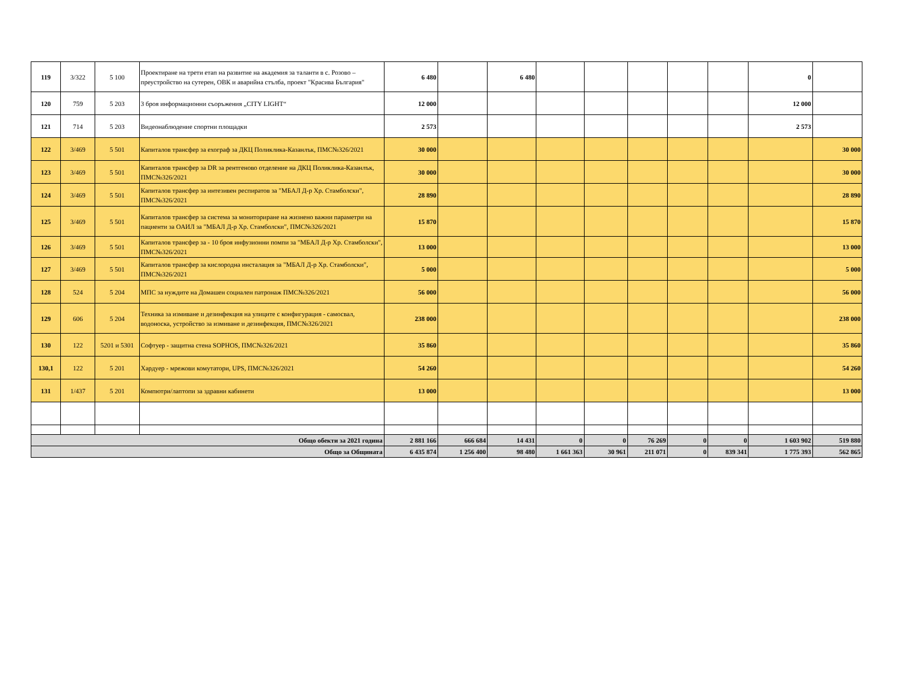| 119 | 3/322 | 5 100 | Проектиране на трети етап на развитие на академия за таланти в с. Розово – преустройство на сутерен, ОВК и аварийна стълба, проект "Красива България" | 6 480 | | 6 480 | | | | | | 0 | |
| 120 | 759 | 5 203 | 3 броя информационни съоръжения „CITY LIGHT“ | 12 000 | | | | | | | | 12 000 | |
| 121 | 714 | 5 203 | Видеонаблюдение спортни площадки | 2 573 | | | | | | | | 2 573 | |
| 122 | 3/469 | 5 501 | Капиталов трансфер за ехограф за ДКЦ Поликлика-Казанлък, ПМС№326/2021 | 30 000 | | | | | | | | | 30 000 |
| 123 | 3/469 | 5 501 | Капиталов трансфер за DR за рентгеново отделение на ДКЦ Поликлика-Казанлък, ПМС№326/2021 | 30 000 | | | | | | | | | 30 000 |
| 124 | 3/469 | 5 501 | Капиталов трансфер за интезивен респиратов за "МБАЛ Д-р Хр. Стамболски", ПМС№326/2021 | 28 890 | | | | | | | | | 28 890 |
| 125 | 3/469 | 5 501 | Капиталов трансфер за система за мониториране на жизнено важни параметри на пациенти за ОАИЛ за "МБАЛ Д-р Хр. Стамболски", ПМС№326/2021 | 15 870 | | | | | | | | | 15 870 |
| 126 | 3/469 | 5 501 | Капиталов трансфер за - 10 броя инфузионни помпи за "МБАЛ Д-р Хр. Стамболски", ПМС№326/2021 | 13 000 | | | | | | | | | 13 000 |
| 127 | 3/469 | 5 501 | Капиталов трансфер за кислородна инсталация за "МБАЛ Д-р Хр. Стамболски", ПМС№326/2021 | 5 000 | | | | | | | | | 5 000 |
| 128 | 524 | 5 204 | МПС за нуждите на Домашен социален патронаж ПМС№326/2021 | 56 000 | | | | | | | | | 56 000 |
| 129 | 606 | 5 204 | Техника за измиване и дезинфекция на улиците с конфигурация - самосвал, водоноска, устройство за измиване и дезинфекция, ПМС№326/2021 | 238 000 | | | | | | | | | 238 000 |
| 130 | 122 | 5201 и 5301 | Софтуер - защитна стена SOPHOS, ПМС№326/2021 | 35 860 | | | | | | | | | 35 860 |
| 130,1 | 122 | 5 201 | Хардуер - мрежови комутатори, UPS, ПМС№326/2021 | 54 260 | | | | | | | | | 54 260 |
| 131 | 1/437 | 5 201 | Компютри/лаптопи за здравни кабинети | 13 000 | | | | | | | | | 13 000 |
| Общо обекти за 2021 година | | | | 2 881 166 | 666 684 | 14 431 | 0 | 0 | 76 269 | 0 | 0 | 1 603 902 | 519 880 |
| Общо за Общината | | | | 6 435 874 | 1 256 400 | 98 480 | 1 661 363 | 30 961 | 211 071 | 0 | 839 341 | 1 775 393 | 562 865 |